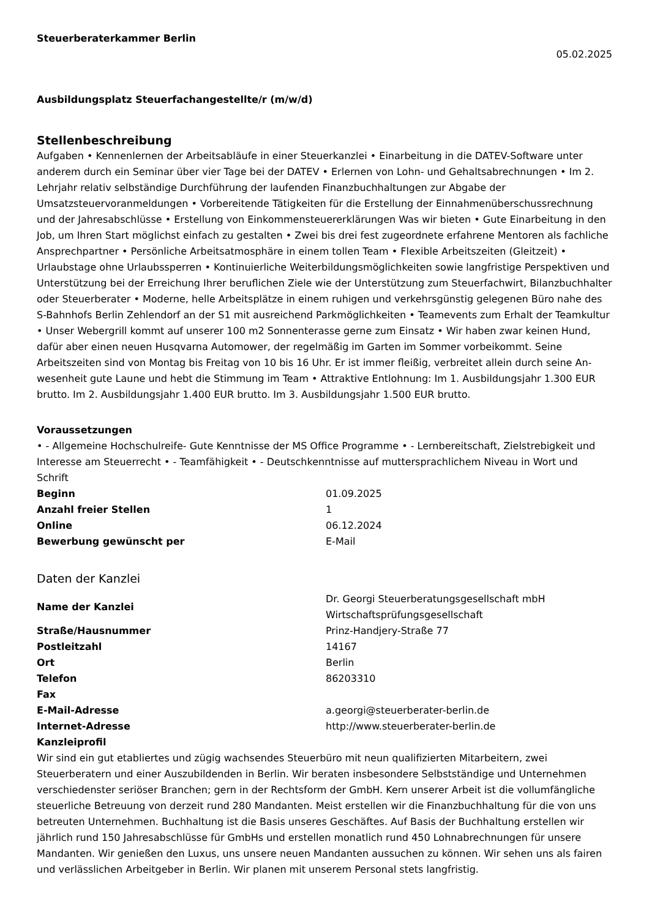Steuerberaterkammer Berlin
05.02.2025
Ausbildungsplatz Steuerfachangestellte/r (m/w/d)
Stellenbeschreibung
Aufgaben • Kennenlernen der Arbeitsabläufe in einer Steuerkanzlei • Einarbeitung in die DATEV-Software unter anderem durch ein Seminar über vier Tage bei der DATEV • Erlernen von Lohn- und Gehaltsabrechnungen • Im 2. Lehrjahr relativ selbständige Durchführung der laufenden Finanzbuchhaltungen zur Abgabe der Umsatzsteuervoranmeldungen • Vorbereitende Tätigkeiten für die Erstellung der Einnahmenüberschussrechnung und der Jahresabschlüsse • Erstellung von Einkommensteuererklärungen Was wir bieten • Gute Einarbeitung in den Job, um Ihren Start möglichst einfach zu gestalten • Zwei bis drei fest zugeordnete erfahrene Mentoren als fachliche Ansprechpartner • Persönliche Arbeitsatmosphäre in einem tollen Team • Flexible Arbeitszeiten (Gleitzeit) • Urlaubstage ohne Urlaubssperren • Kontinuierliche Weiterbildungsmöglichkeiten sowie langfristige Perspektiven und Unterstützung bei der Erreichung Ihrer beruflichen Ziele wie der Unterstützung zum Steuerfachwirt, Bilanzbuchhalter oder Steuerberater • Moderne, helle Arbeitsplätze in einem ruhigen und verkehrsgünstig gelegenen Büro nahe des S-Bahnhofs Berlin Zehlendorf an der S1 mit ausreichend Parkmöglichkeiten • Teamevents zum Erhalt der Teamkultur • Unser Webergrill kommt auf unserer 100 m2 Sonnenterasse gerne zum Einsatz • Wir haben zwar keinen Hund, dafür aber einen neuen Husqvarna Automower, der regelmäßig im Garten im Sommer vorbeikommt. Seine Arbeitszeiten sind von Montag bis Freitag von 10 bis 16 Uhr. Er ist immer fleißig, verbreitet allein durch seine An- wesenheit gute Laune und hebt die Stimmung im Team • Attraktive Entlohnung: Im 1. Ausbildungsjahr 1.300 EUR brutto. Im 2. Ausbildungsjahr 1.400 EUR brutto. Im 3. Ausbildungsjahr 1.500 EUR brutto.
Voraussetzungen
• - Allgemeine Hochschulreife- Gute Kenntnisse der MS Office Programme • - Lernbereitschaft, Zielstrebigkeit und Interesse am Steuerrecht • - Teamfähigkeit • - Deutschkenntnisse auf muttersprachlichem Niveau in Wort und Schrift
| Beginn | 01.09.2025 |
| Anzahl freier Stellen | 1 |
| Online | 06.12.2024 |
| Bewerbung gewünscht per | E-Mail |
Daten der Kanzlei
| Name der Kanzlei | Dr. Georgi Steuerberatungsgesellschaft mbH Wirtschaftsprüfungsgesellschaft |
| Straße/Hausnummer | Prinz-Handjery-Straße 77 |
| Postleitzahl | 14167 |
| Ort | Berlin |
| Telefon | 86203310 |
| Fax | |
| E-Mail-Adresse | a.georgi@steuerberater-berlin.de |
| Internet-Adresse | http://www.steuerberater-berlin.de |
Kanzleiprofil
Wir sind ein gut etabliertes und zügig wachsendes Steuerbüro mit neun qualifizierten Mitarbeitern, zwei Steuerberatern und einer Auszubildenden in Berlin. Wir beraten insbesondere Selbstständige und Unternehmen verschiedenster seriöser Branchen; gern in der Rechtsform der GmbH. Kern unserer Arbeit ist die vollumfängliche steuerliche Betreuung von derzeit rund 280 Mandanten. Meist erstellen wir die Finanzbuchhaltung für die von uns betreuten Unternehmen. Buchhaltung ist die Basis unseres Geschäftes. Auf Basis der Buchhaltung erstellen wir jährlich rund 150 Jahresabschlüsse für GmbHs und erstellen monatlich rund 450 Lohnabrechnungen für unsere Mandanten. Wir genießen den Luxus, uns unsere neuen Mandanten aussuchen zu können. Wir sehen uns als fairen und verlässlichen Arbeitgeber in Berlin. Wir planen mit unserem Personal stets langfristig.